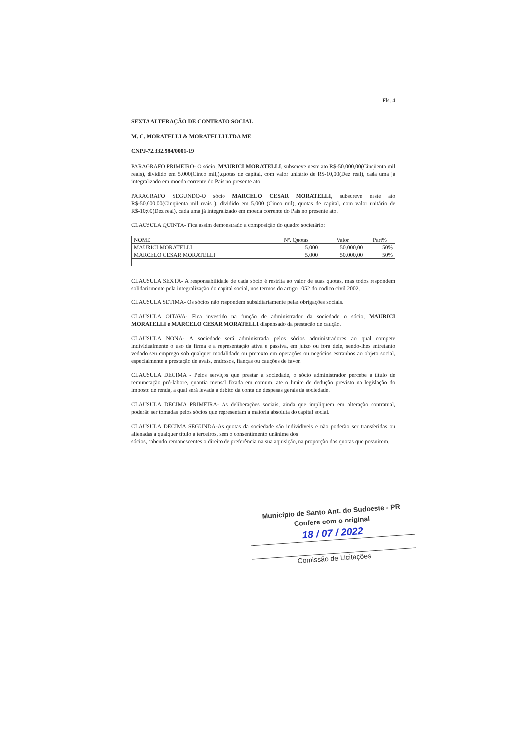Fls. 4
SEXTA ALTERAÇÃO DE CONTRATO SOCIAL
M. C. MORATELLI & MORATELLI LTDA ME
CNPJ-72.332.984/0001-19
PARAGRAFO PRIMEIRO- O sócio, MAURICI MORATELLI, subscreve neste ato R$-50.000,00(Cinqüenta mil reais), dividido em 5.000(Cinco mil,),quotas de capital, com valor unitário de R$-10,00(Dez real), cada uma já integralizado em moeda corrente do Pais no presente ato.
PARAGRAFO SEGUNDO-O sócio MARCELO CESAR MORATELLI, subscreve neste ato R$-50.000,00(Cinqüenta mil reais ), dividido em 5.000 (Cinco mil), quotas de capital, com valor unitário de R$-10;00(Dez real), cada uma já integralizado em moeda corrente do Pais no presente ato.
CLAUSULA QUINTA- Fica assim demonstrado a composição do quadro societário:
| NOME | Nº. Quotas | Valor | Part% |
| MAURICI MORATELLI | 5.000 | 50.000,00 | 50% |
| MARCELO CESAR MORATELLI | 5.000 | 50.000,00 | 50% |
CLAUSULA SEXTA- A responsabilidade de cada sócio é restrita ao valor de suas quotas, mas todos respondem solidariamente pela integralização do capital social, nos termos do artigo 1052 do codico civil 2002.
CLAUSULA SETIMA- Os sócios não respondem subsidiariamente pelas obrigações sociais.
CLAUSULA OITAVA- Fica investido na função de administrador da sociedade o sócio, MAURICI MORATELLI e MARCELO CESAR MORATELLI dispensado da prestação de caução.
CLAUSULA NONA- A sociedade será administrada pelos sócios administradores ao qual compete individualmente o uso da firma e a representação ativa e passiva, em juízo ou fora dele, sendo-lhes entretanto vedado seu emprego sob qualquer modalidade ou pretexto em operações ou negócios estranhos ao objeto social, especialmente a prestação de avais, endossos, fianças ou cauções de favor.
CLAUSULA DECIMA - Pelos serviços que prestar a sociedade, o sócio administrador percebe a titulo de remuneração pró-labore, quantia mensal fixada em comum, ate o limite de dedução previsto na legislação do imposto de renda, a qual será levada a debito da conta de despesas gerais da sociedade.
CLAUSULA DECIMA PRIMEIRA- As deliberações sociais, ainda que impliquem em alteração contratual, poderão ser tomadas pelos sócios que representam a maioria absoluta do capital social.
CLAUSULA DECIMA SEGUNDA-As quotas da sociedade são individiveis e não poderão ser transferidas ou alienadas a qualquer titulo a terceiros, sem o consentimento unânime dos
sócios, cabendo remanescentes o direito de preferência na sua aquisição, na proporção das quotas que possuirem.
Município de Santo Ant. do Sudoeste - PR
Confere com o original
18 / 07 / 2022
Comissão de Licitações